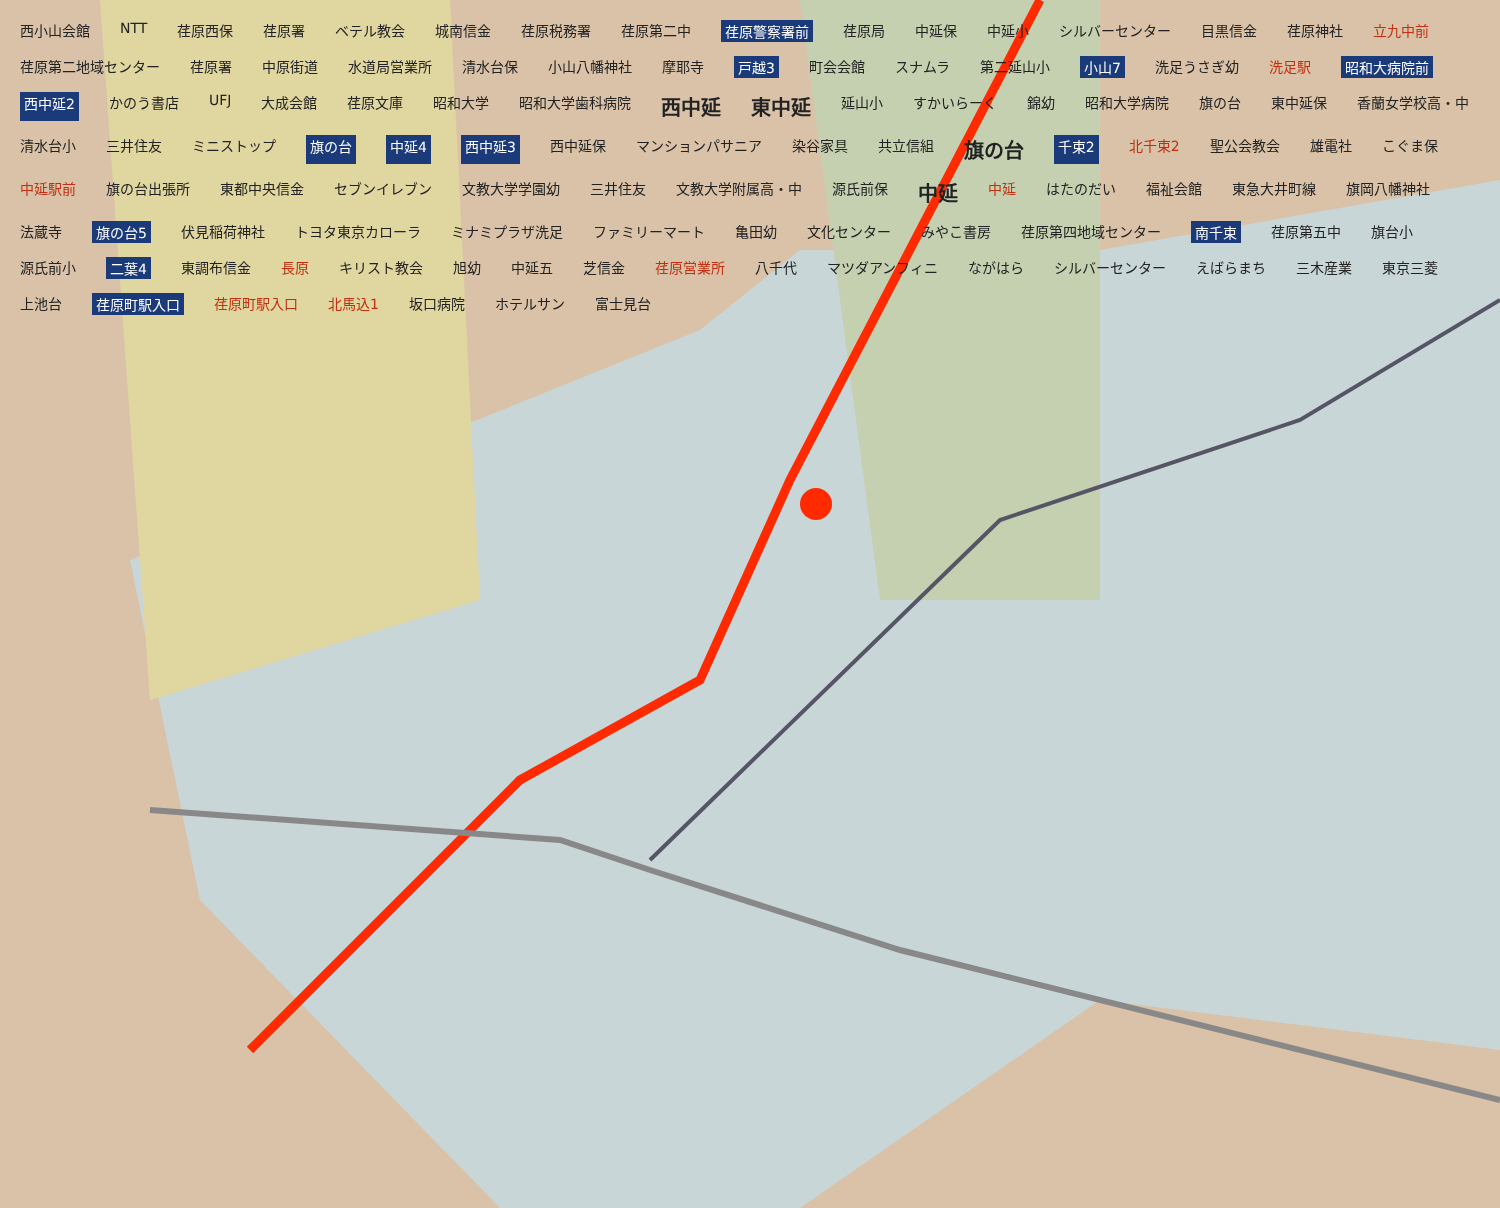西小山会館 NTT 荏原西保 荏原署 ベテル教会 城南信金 荏原税務署 荏原第二中 荏原警察署前 荏原局 中延保 中延小 シルバーセンター 目黒信金 荏原神社 立九中前 荏原第二地域センター 荏原署 中原街道 水道局営業所 清水台保 小山八幡神社 摩耶寺 戸越3 町会会館 スナムラ 第二延山小 小山7 洗足うさぎ幼 洗足駅 昭和大病院前 西中延2 かのう書店 UFJ 大成会館 荏原文庫 昭和大学 昭和大学歯科病院 西中延 東中延 延山小 すかいらーく 錦幼 昭和大学病院 旗の台 東中延保 香蘭女学校高・中 清水台小 三井住友 ミニストップ 旗の台 中延4 西中延3 西中延保 マンションパサニア 染谷家具 共立信組 旗の台 千束2 北千束2 聖公会教会 雄電社 こぐま保 中延駅前 旗の台出張所 東都中央信金 セブンイレブン 文教大学学園幼 三井住友 文教大学附属高・中 源氏前保 中延 中延 はたのだい 福祉会館 東急大井町線 旗岡八幡神社 法蔵寺 旗の台5 伏見稲荷神社 トヨタ東京カローラ ミナミプラザ洗足 ファミリーマート 亀田幼 文化センター みやこ書房 荏原第四地域センター 南千束 荏原第五中 旗台小 源氏前小 二葉4 東調布信金 長原 キリスト教会 旭幼 中延五 芝信金 荏原営業所 八千代 マツダアンフィニ ながはら シルバーセンター えばらまち 三木産業 東京三菱 上池台 荏原町駅入口 荏原町駅入口 北馬込1 坂口病院 ホテルサン 富士見台